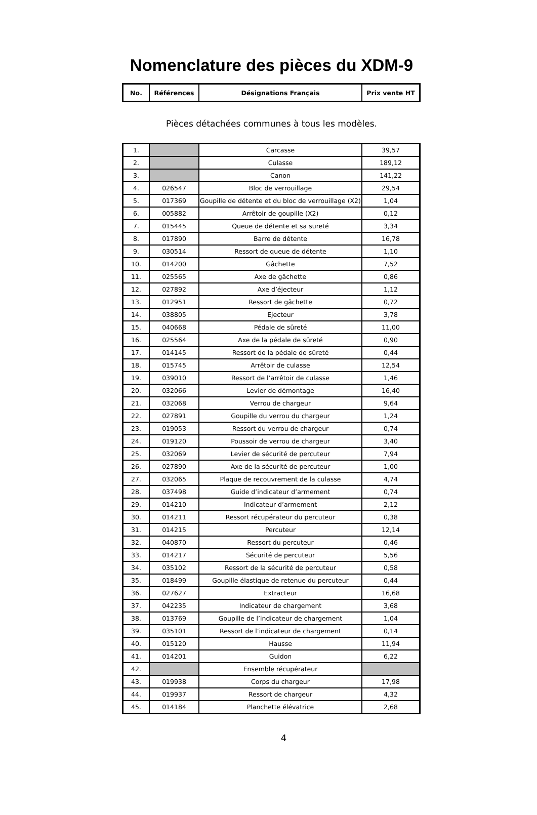Nomenclature des pièces du XDM-9
| No. | Références | Désignations Français | Prix vente HT |
| --- | --- | --- | --- |
Pièces détachées communes à tous les modèles.
| 1. | | Carcasse | 39,57 |
| 2. | | Culasse | 189,12 |
| 3. | | Canon | 141,22 |
| 4. | 026547 | Bloc de verrouillage | 29,54 |
| 5. | 017369 | Goupille de détente et du bloc de verrouillage (X2) | 1,04 |
| 6. | 005882 | Arrêtoir de goupille (X2) | 0,12 |
| 7. | 015445 | Queue de détente et sa sureté | 3,34 |
| 8. | 017890 | Barre de détente | 16,78 |
| 9. | 030514 | Ressort de queue de détente | 1,10 |
| 10. | 014200 | Gâchette | 7,52 |
| 11. | 025565 | Axe de gâchette | 0,86 |
| 12. | 027892 | Axe d’éjecteur | 1,12 |
| 13. | 012951 | Ressort de gâchette | 0,72 |
| 14. | 038805 | Ejecteur | 3,78 |
| 15. | 040668 | Pédale de sûreté | 11,00 |
| 16. | 025564 | Axe de la pédale de sûreté | 0,90 |
| 17. | 014145 | Ressort de la pédale de sûreté | 0,44 |
| 18. | 015745 | Arrêtoir de culasse | 12,54 |
| 19. | 039010 | Ressort de l’arrêtoir de culasse | 1,46 |
| 20. | 032066 | Levier de démontage | 16,40 |
| 21. | 032068 | Verrou de chargeur | 9,64 |
| 22. | 027891 | Goupille du verrou du chargeur | 1,24 |
| 23. | 019053 | Ressort du verrou de chargeur | 0,74 |
| 24. | 019120 | Poussoir de verrou de chargeur | 3,40 |
| 25. | 032069 | Levier de sécurité de percuteur | 7,94 |
| 26. | 027890 | Axe de la sécurité de percuteur | 1,00 |
| 27. | 032065 | Plaque de recouvrement de la culasse | 4,74 |
| 28. | 037498 | Guide d’indicateur d’armement | 0,74 |
| 29. | 014210 | Indicateur d’armement | 2,12 |
| 30. | 014211 | Ressort récupérateur du percuteur | 0,38 |
| 31. | 014215 | Percuteur | 12,14 |
| 32. | 040870 | Ressort du percuteur | 0,46 |
| 33. | 014217 | Sécurité de percuteur | 5,56 |
| 34. | 035102 | Ressort de la sécurité de percuteur | 0,58 |
| 35. | 018499 | Goupille élastique de retenue du percuteur | 0,44 |
| 36. | 027627 | Extracteur | 16,68 |
| 37. | 042235 | Indicateur de chargement | 3,68 |
| 38. | 013769 | Goupille de l’indicateur de chargement | 1,04 |
| 39. | 035101 | Ressort de l’indicateur de chargement | 0,14 |
| 40. | 015120 | Hausse | 11,94 |
| 41. | 014201 | Guidon | 6,22 |
| 42. | | Ensemble récupérateur | |
| 43. | 019938 | Corps du chargeur | 17,98 |
| 44. | 019937 | Ressort de chargeur | 4,32 |
| 45. | 014184 | Planchette élévatrice | 2,68 |
4